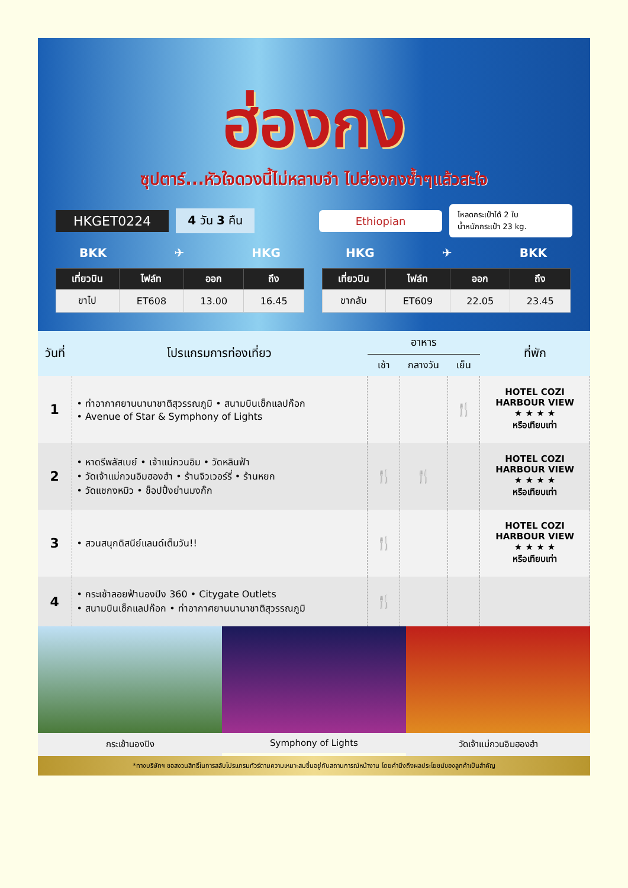ฮ่องกง
ซุปตาร์...หัวใจดวงนี้ไม่หลาบจำ ไปฮ่องกงซ้ำๆแล้วสะใจ
HKGET0224 4 วัน 3 คืน Ethiopian โหลดกระเป๋าได้ 2 ใบ
น้ำหนักกระเป๋า 23 kg.
BKK ✈ HKG
| เที่ยวบิน | ไฟล์ท | ออก | ถึง |
| --- | --- | --- | --- |
| ขาไป | ET608 | 13.00 | 16.45 |
HKG ✈ BKK
| เที่ยวบิน | ไฟล์ท | ออก | ถึง |
| --- | --- | --- | --- |
| ขากลับ | ET609 | 22.05 | 23.45 |
| วันที่ | โปรแกรมการท่องเที่ยว | อาหาร | | | ที่พัก |
| --- | --- | --- | --- | --- | --- |
| | | เช้า | กลางวัน | เย็น | |
| 1 | • ท่าอากาศยานนานาชาติสุวรรณภูมิ • สนามบินเช็กแลปก๊อก • Avenue of Star & Symphony of Lights | | | 🍴 | HOTEL COZI HARBOUR VIEW ★ ★ ★ ★ หรือเทียบเท่า |
| 2 | • หาดรีพลัสเบย์ • เจ้าแม่กวนอิม • วัดหลินฟ้า • วัดเจ้าแม่กวนอิมฮองฮำ • ร้านจิวเวอร์รี่ • ร้านหยก • วัดแชกงหมิว • ช็อปปิ้งย่านมงก๊ก | 🍴 | 🍴 | | HOTEL COZI HARBOUR VIEW ★ ★ ★ ★ หรือเทียบเท่า |
| 3 | • สวนสนุกดิสนีย์แลนด์เต็มวัน!! | 🍴 | | | HOTEL COZI HARBOUR VIEW ★ ★ ★ ★ หรือเทียบเท่า |
| 4 | • กระเช้าลอยฟ้านองปิง 360 • Citygate Outlets • สนามบินเช็กแลปก๊อก • ท่าอากาศยานนานาชาติสุวรรณภูมิ | 🍴 | | | |
กระเช้านองปิง Symphony of Lights วัดเจ้าแม่กวนอิมฮองฮำ
*ทางบริษัทฯ ขอสงวนสิทธิ์ในการสลับโปรแกรมทัวร์ตามความเหมาะสมขึ้นอยู่กับสถานการณ์หน้างาน โดยคำนึงถึงผลประโยชน์ของลูกค้าเป็นสำคัญ